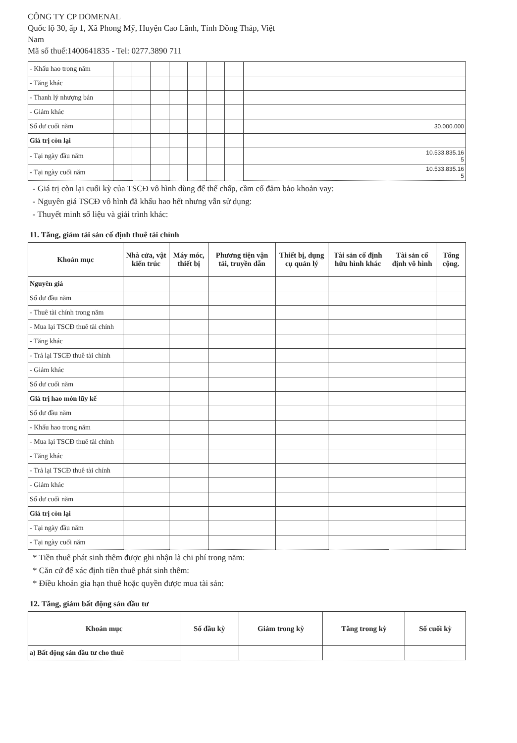CÔNG TY CP DOMENAL
Quốc lộ 30, ấp 1, Xã Phong Mỹ, Huyện Cao Lãnh, Tỉnh Đồng Tháp, Việt
Nam
Mã số thuế:1400641835 - Tel: 0277.3890 711
| - Khấu hao trong năm | | | | | | | | |
| - Tăng khác | | | | | | | | |
| - Thanh lý nhượng bán | | | | | | | | |
| - Giảm khác | | | | | | | | |
| Số dư cuối năm | | | | | | | | 30.000.000 |
| Giá trị còn lại | | | | | | | | |
| - Tại ngày đầu năm | | | | | | | | 10.533.835.16 5 |
| - Tại ngày cuối năm | | | | | | | | 10.533.835.16 5 |
- Giá trị còn lại cuối kỳ của TSCĐ vô hình dùng để thế chấp, cầm cố đảm bảo khoản vay:
- Nguyên giá TSCĐ vô hình đã khấu hao hết nhưng vẫn sử dụng:
- Thuyết minh số liệu và giải trình khác:
11. Tăng, giảm tài sản cố định thuê tài chính
| Khoản mục | Nhà cửa, vật kiến trúc | Máy móc, thiết bị | Phương tiện vận tải, truyền dẫn | Thiết bị, dụng cụ quản lý | Tài sản cố định hữu hình khác | Tài sản cố định vô hình | Tổng cộng. |
| --- | --- | --- | --- | --- | --- | --- | --- |
| Nguyên giá | | | | | | | |
| Số dư đầu năm | | | | | | | |
| - Thuê tài chính trong năm | | | | | | | |
| - Mua lại TSCĐ thuê tài chính | | | | | | | |
| - Tăng khác | | | | | | | |
| - Trả lại TSCĐ thuê tài chính | | | | | | | |
| - Giảm khác | | | | | | | |
| Số dư cuối năm | | | | | | | |
| Giá trị hao mòn lũy kế | | | | | | | |
| Số dư đầu năm | | | | | | | |
| - Khấu hao trong năm | | | | | | | |
| - Mua lại TSCĐ thuê tài chính | | | | | | | |
| - Tăng khác | | | | | | | |
| - Trả lại TSCĐ thuê tài chính | | | | | | | |
| - Giảm khác | | | | | | | |
| Số dư cuối năm | | | | | | | |
| Giá trị còn lại | | | | | | | |
| - Tại ngày đầu năm | | | | | | | |
| - Tại ngày cuối năm | | | | | | | |
* Tiền thuê phát sinh thêm được ghi nhận là chi phí trong năm:
* Căn cứ để xác định tiền thuê phát sinh thêm:
* Điều khoản gia hạn thuê hoặc quyền được mua tài sản:
12. Tăng, giảm bất động sản đầu tư
| Khoản mục | Số đầu kỳ | Giảm trong kỳ | Tăng trong kỳ | Số cuối kỳ |
| --- | --- | --- | --- | --- |
| a) Bất động sản đầu tư cho thuê | | | | |